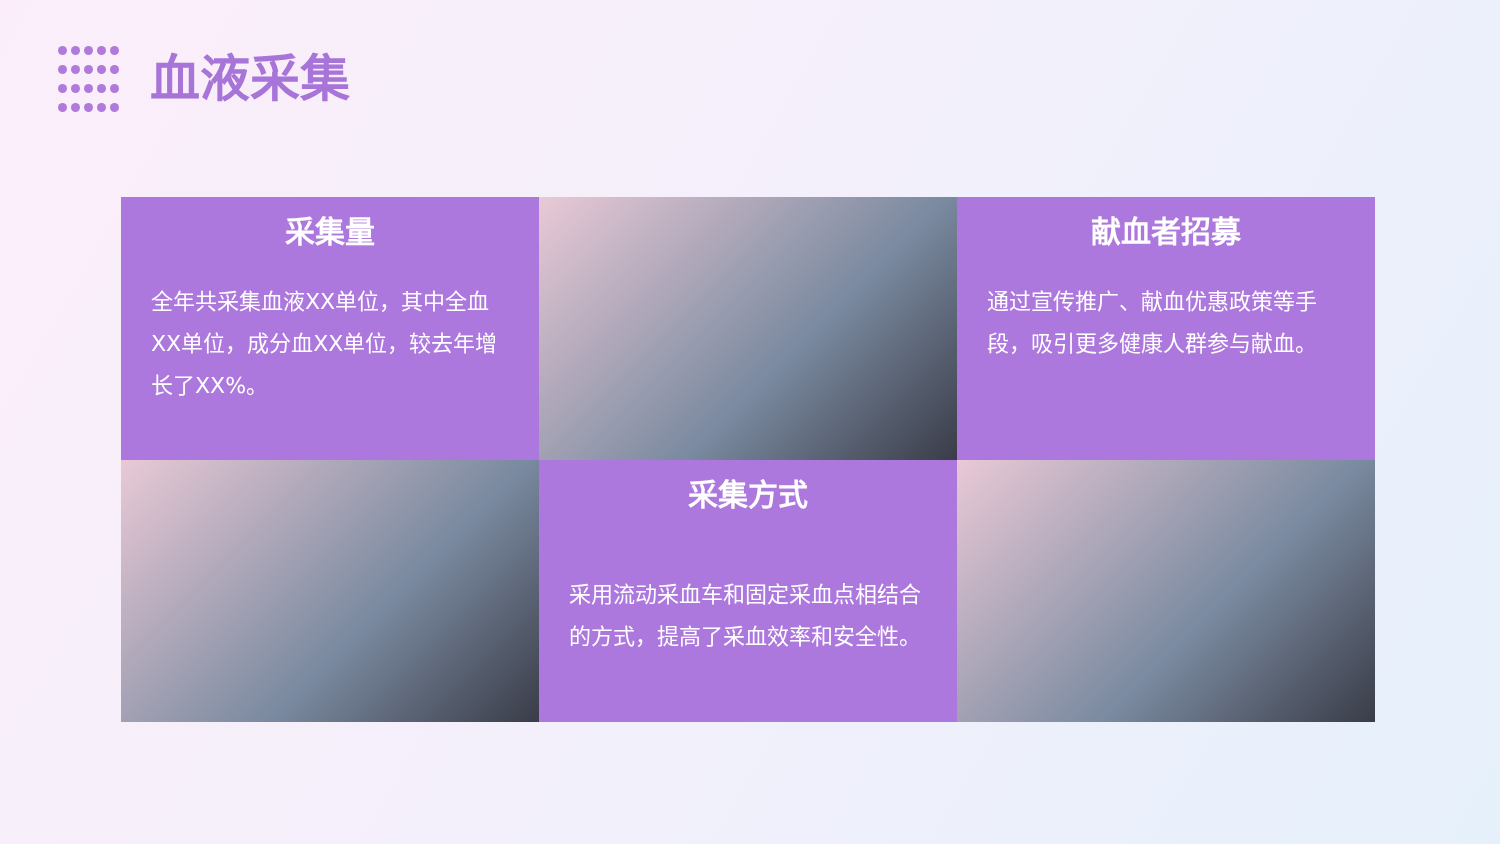血液采集
采集量
全年共采集血液XX单位，其中全血XX单位，成分血XX单位，较去年增长了XX%。
献血者招募
通过宣传推广、献血优惠政策等手段，吸引更多健康人群参与献血。
采集方式
采用流动采血车和固定采血点相结合的方式，提高了采血效率和安全性。